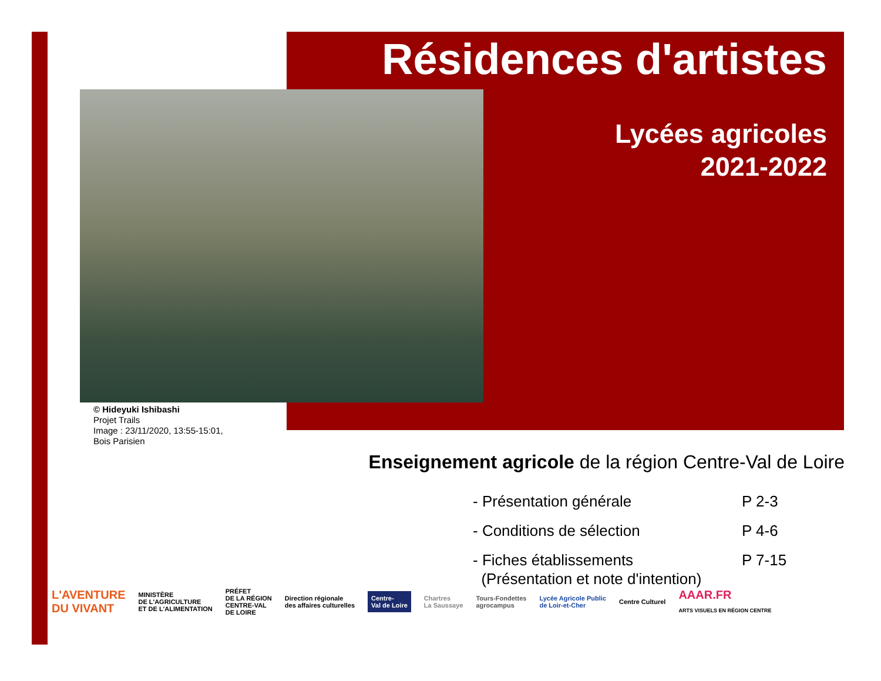Résidences d'artistes
Lycées agricoles
2021-2022
© Hideyuki Ishibashi
Projet Trails
Image : 23/11/2020, 13:55-15:01,
Bois Parisien
Enseignement agricole de la région Centre-Val de Loire
- Présentation générale P 2-3
- Conditions de sélection P 4-6
- Fiches établissements P 7-15
(Présentation et note d'intention)
L'AVENTURE
DU VIVANT MINISTÈRE
DE L'AGRICULTURE
ET DE L'ALIMENTATION PRÉFET
DE LA RÉGION
CENTRE-VAL
DE LOIRE Direction régionale
des affaires culturelles Centre-
Val de Loire Chartres
La Saussaye Tours-Fondettes
agrocampus Lycée Agricole Public
de Loir-et-Cher Centre Culturel AAAR.FR
ARTS VISUELS EN RÉGION CENTRE